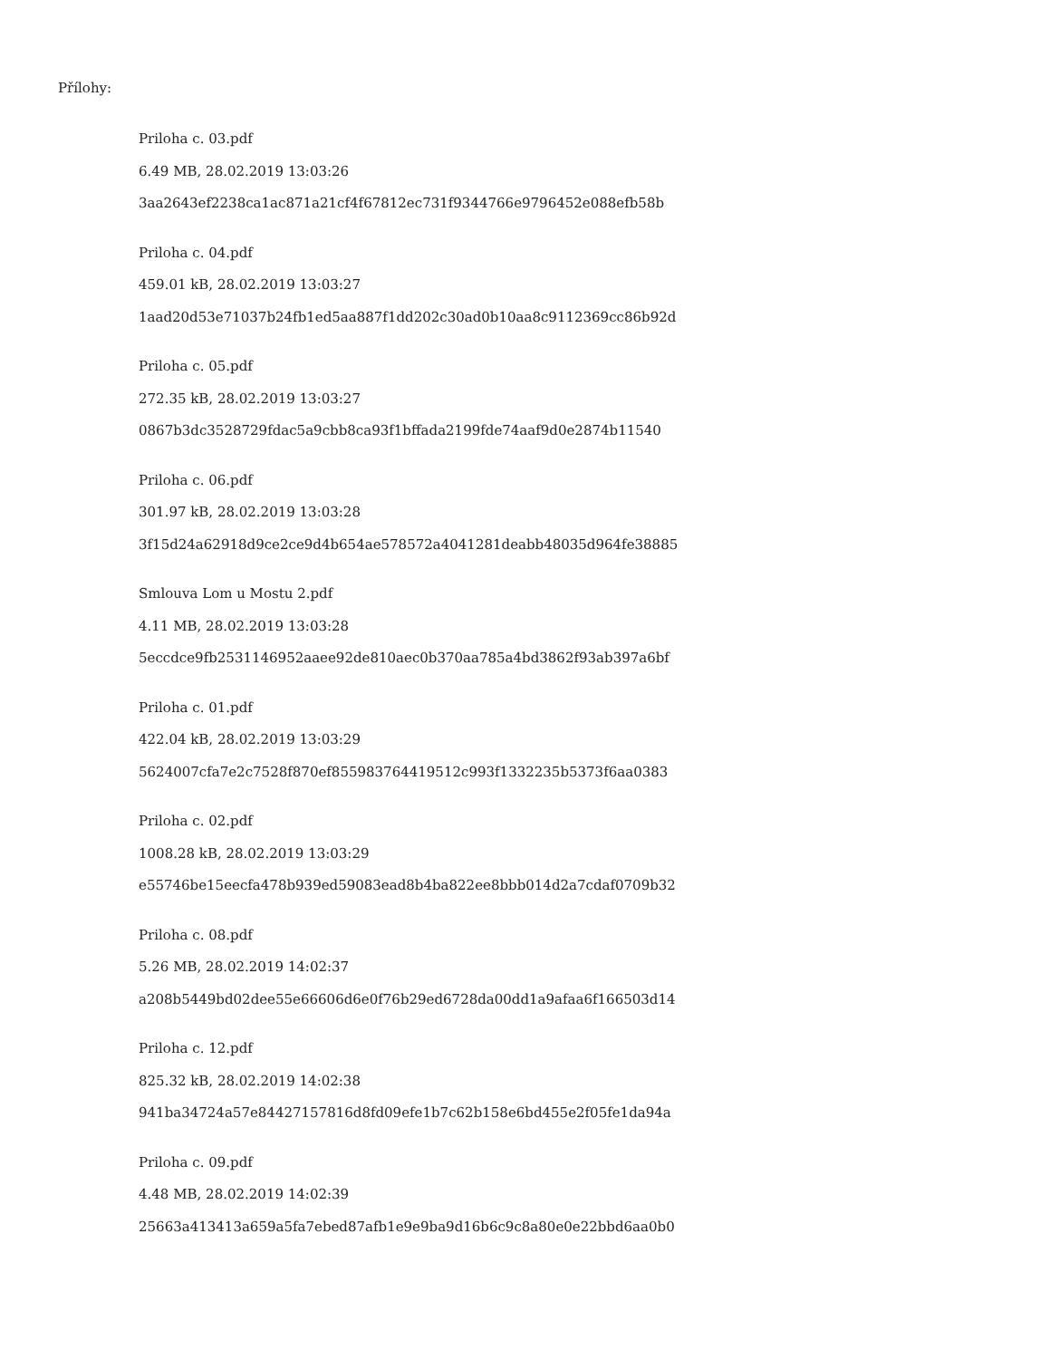Přílohy:
Priloha c. 03.pdf
6.49 MB, 28.02.2019 13:03:26
3aa2643ef2238ca1ac871a21cf4f67812ec731f9344766e9796452e088efb58b
Priloha c. 04.pdf
459.01 kB, 28.02.2019 13:03:27
1aad20d53e71037b24fb1ed5aa887f1dd202c30ad0b10aa8c9112369cc86b92d
Priloha c. 05.pdf
272.35 kB, 28.02.2019 13:03:27
0867b3dc3528729fdac5a9cbb8ca93f1bffada2199fde74aaf9d0e2874b11540
Priloha c. 06.pdf
301.97 kB, 28.02.2019 13:03:28
3f15d24a62918d9ce2ce9d4b654ae578572a4041281deabb48035d964fe38885
Smlouva Lom u Mostu 2.pdf
4.11 MB, 28.02.2019 13:03:28
5eccdce9fb2531146952aaee92de810aec0b370aa785a4bd3862f93ab397a6bf
Priloha c. 01.pdf
422.04 kB, 28.02.2019 13:03:29
5624007cfa7e2c7528f870ef855983764419512c993f1332235b5373f6aa0383
Priloha c. 02.pdf
1008.28 kB, 28.02.2019 13:03:29
e55746be15eecfa478b939ed59083ead8b4ba822ee8bbb014d2a7cdaf0709b32
Priloha c. 08.pdf
5.26 MB, 28.02.2019 14:02:37
a208b5449bd02dee55e66606d6e0f76b29ed6728da00dd1a9afaa6f166503d14
Priloha c. 12.pdf
825.32 kB, 28.02.2019 14:02:38
941ba34724a57e84427157816d8fd09efe1b7c62b158e6bd455e2f05fe1da94a
Priloha c. 09.pdf
4.48 MB, 28.02.2019 14:02:39
25663a413413a659a5fa7ebed87afb1e9e9ba9d16b6c9c8a80e0e22bbd6aa0b0